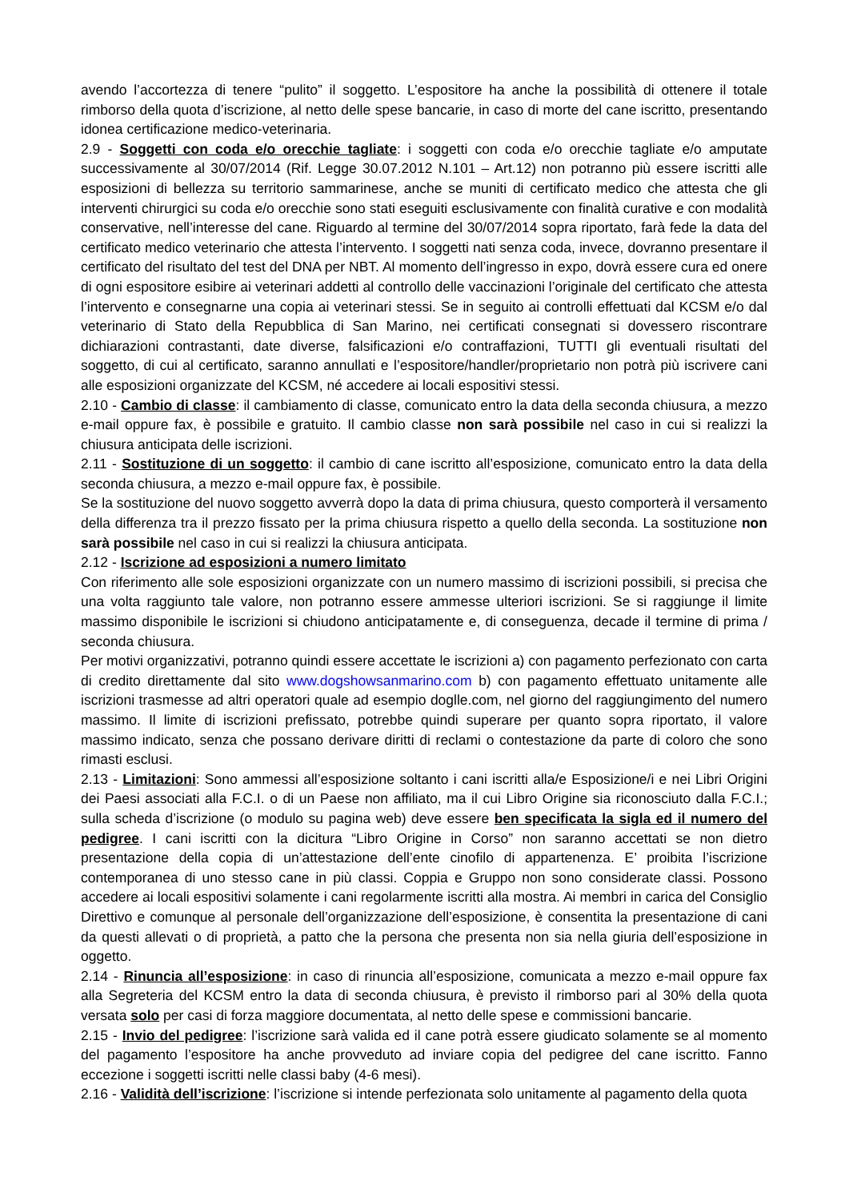avendo l’accortezza di tenere “pulito” il soggetto. L’espositore ha anche la possibilità di ottenere il totale rimborso della quota d’iscrizione, al netto delle spese bancarie, in caso di morte del cane iscritto, presentando idonea certificazione medico-veterinaria.
2.9 - Soggetti con coda e/o orecchie tagliate: i soggetti con coda e/o orecchie tagliate e/o amputate successivamente al 30/07/2014 (Rif. Legge 30.07.2012 N.101 – Art.12) non potranno più essere iscritti alle esposizioni di bellezza su territorio sammarinese, anche se muniti di certificato medico che attesta che gli interventi chirurgici su coda e/o orecchie sono stati eseguiti esclusivamente con finalità curative e con modalità conservative, nell’interesse del cane. Riguardo al termine del 30/07/2014 sopra riportato, farà fede la data del certificato medico veterinario che attesta l’intervento. I soggetti nati senza coda, invece, dovranno presentare il certificato del risultato del test del DNA per NBT. Al momento dell’ingresso in expo, dovrà essere cura ed onere di ogni espositore esibire ai veterinari addetti al controllo delle vaccinazioni l’originale del certificato che attesta l’intervento e consegnarne una copia ai veterinari stessi. Se in seguito ai controlli effettuati dal KCSM e/o dal veterinario di Stato della Repubblica di San Marino, nei certificati consegnati si dovessero riscontrare dichiarazioni contrastanti, date diverse, falsificazioni e/o contraffazioni, TUTTI gli eventuali risultati del soggetto, di cui al certificato, saranno annullati e l’espositore/handler/proprietario non potrà più iscrivere cani alle esposizioni organizzate del KCSM, né accedere ai locali espositivi stessi.
2.10 - Cambio di classe: il cambiamento di classe, comunicato entro la data della seconda chiusura, a mezzo e-mail oppure fax, è possibile e gratuito. Il cambio classe non sarà possibile nel caso in cui si realizzi la chiusura anticipata delle iscrizioni.
2.11 - Sostituzione di un soggetto: il cambio di cane iscritto all’esposizione, comunicato entro la data della seconda chiusura, a mezzo e-mail oppure fax, è possibile.
Se la sostituzione del nuovo soggetto avverrà dopo la data di prima chiusura, questo comporterà il versamento della differenza tra il prezzo fissato per la prima chiusura rispetto a quello della seconda. La sostituzione non sarà possibile nel caso in cui si realizzi la chiusura anticipata.
2.12 - Iscrizione ad esposizioni a numero limitato
Con riferimento alle sole esposizioni organizzate con un numero massimo di iscrizioni possibili, si precisa che una volta raggiunto tale valore, non potranno essere ammesse ulteriori iscrizioni. Se si raggiunge il limite massimo disponibile le iscrizioni si chiudono anticipatamente e, di conseguenza, decade il termine di prima / seconda chiusura.
Per motivi organizzativi, potranno quindi essere accettate le iscrizioni a) con pagamento perfezionato con carta di credito direttamente dal sito www.dogshowsanmarino.com b) con pagamento effettuato unitamente alle iscrizioni trasmesse ad altri operatori quale ad esempio doglle.com, nel giorno del raggiungimento del numero massimo. Il limite di iscrizioni prefissato, potrebbe quindi superare per quanto sopra riportato, il valore massimo indicato, senza che possano derivare diritti di reclami o contestazione da parte di coloro che sono rimasti esclusi.
2.13 - Limitazioni: Sono ammessi all’esposizione soltanto i cani iscritti alla/e Esposizione/i e nei Libri Origini dei Paesi associati alla F.C.I. o di un Paese non affiliato, ma il cui Libro Origine sia riconosciuto dalla F.C.I.; sulla scheda d’iscrizione (o modulo su pagina web) deve essere ben specificata la sigla ed il numero del pedigree. I cani iscritti con la dicitura “Libro Origine in Corso” non saranno accettati se non dietro presentazione della copia di un’attestazione dell’ente cinofilo di appartenenza. E’ proibita l’iscrizione contemporanea di uno stesso cane in più classi. Coppia e Gruppo non sono considerate classi. Possono accedere ai locali espositivi solamente i cani regolarmente iscritti alla mostra. Ai membri in carica del Consiglio Direttivo e comunque al personale dell’organizzazione dell’esposizione, è consentita la presentazione di cani da questi allevati o di proprietà, a patto che la persona che presenta non sia nella giuria dell’esposizione in oggetto.
2.14 - Rinuncia all’esposizione: in caso di rinuncia all’esposizione, comunicata a mezzo e-mail oppure fax alla Segreteria del KCSM entro la data di seconda chiusura, è previsto il rimborso pari al 30% della quota versata solo per casi di forza maggiore documentata, al netto delle spese e commissioni bancarie.
2.15 - Invio del pedigree: l’iscrizione sarà valida ed il cane potrà essere giudicato solamente se al momento del pagamento l’espositore ha anche provveduto ad inviare copia del pedigree del cane iscritto. Fanno eccezione i soggetti iscritti nelle classi baby (4-6 mesi).
2.16 - Validità dell’iscrizione: l’iscrizione si intende perfezionata solo unitamente al pagamento della quota